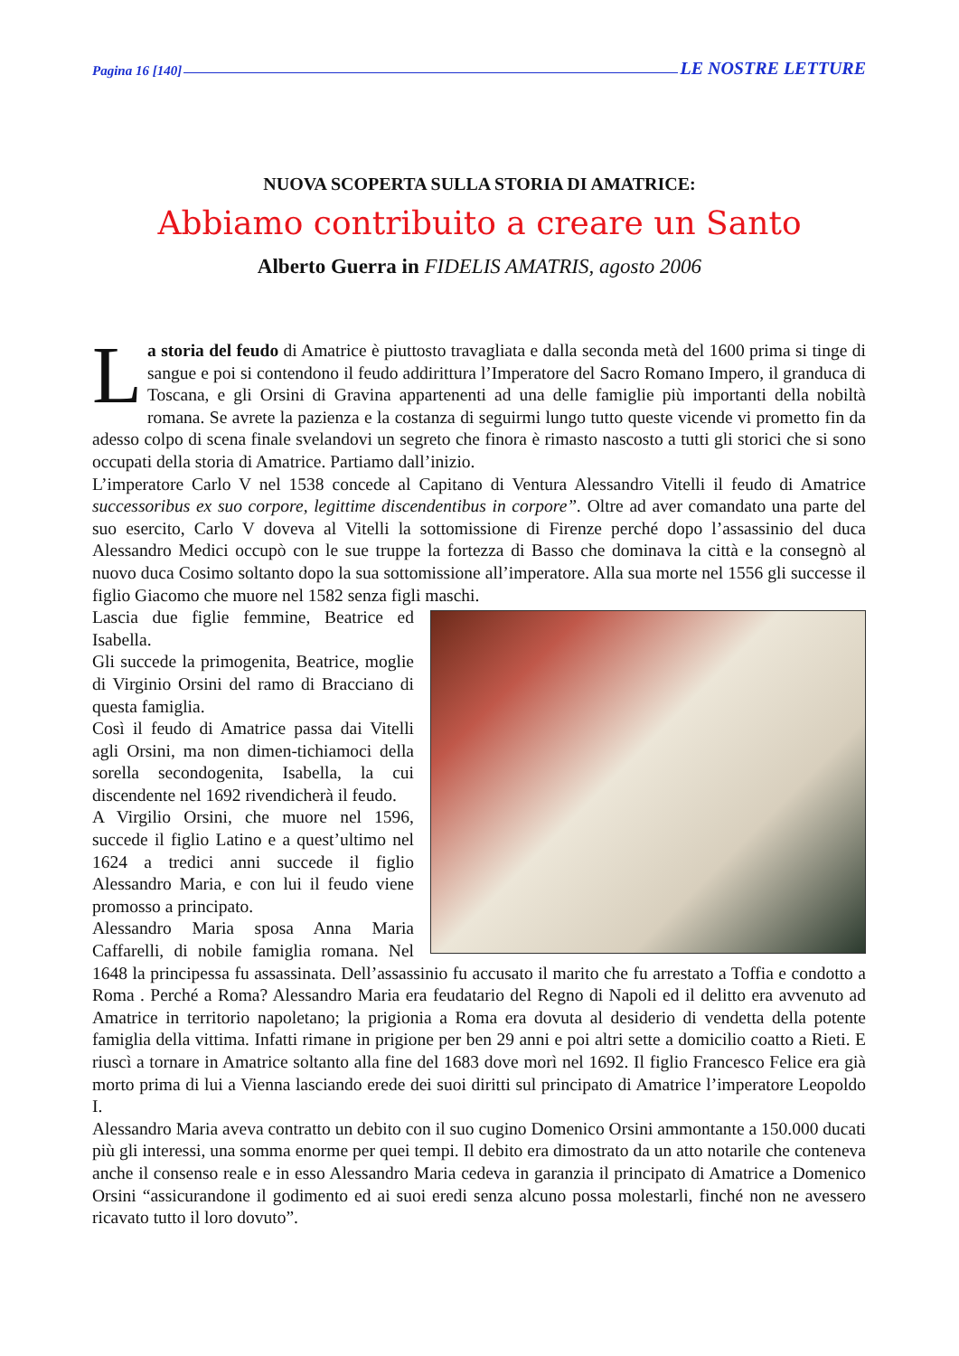Pagina 16 [140] LE NOSTRE LETTURE
NUOVA SCOPERTA SULLA STORIA DI AMATRICE:
Abbiamo contribuito a creare un Santo
Alberto Guerra in FIDELIS AMATRIS, agosto 2006
La storia del feudo di Amatrice è piuttosto travagliata e dalla seconda metà del 1600 prima si tinge di sangue e poi si contendono il feudo addirittura l’Imperatore del Sacro Romano Impero, il granduca di Toscana, e gli Orsini di Gravina appartenenti ad una delle famiglie più importanti della nobiltà romana. Se avrete la pazienza e la costanza di seguirmi lungo tutto queste vicende vi prometto fin da adesso colpo di scena finale svelandovi un segreto che finora è rimasto nascosto a tutti gli storici che si sono occupati della storia di Amatrice. Partiamo dall’inizio.
L’imperatore Carlo V nel 1538 concede al Capitano di Ventura Alessandro Vitelli il feudo di Amatrice successoribus ex suo corpore, legittime discendentibus in corpore”. Oltre ad aver comandato una parte del suo esercito, Carlo V doveva al Vitelli la sottomissione di Firenze perché dopo l’assassinio del duca Alessandro Medici occupò con le sue truppe la fortezza di Basso che dominava la città e la consegnò al nuovo duca Cosimo soltanto dopo la sua sottomissione all’imperatore. Alla sua morte nel 1556 gli successe il figlio Giacomo che muore nel 1582 senza figli maschi.
Lascia due figlie femmine, Beatrice ed Isabella.
Gli succede la primogenita, Beatrice, moglie di Virginio Orsini del ramo di Bracciano di questa famiglia.
Così il feudo di Amatrice passa dai Vitelli agli Orsini, ma non dimen-tichiamoci della sorella secondogenita, Isabella, la cui discendente nel 1692 rivendicherà il feudo.
A Virgilio Orsini, che muore nel 1596, succede il figlio Latino e a quest’ultimo nel 1624 a tredici anni succede il figlio Alessandro Maria, e con lui il feudo viene promosso a principato.
Alessandro Maria sposa Anna Maria Caffarelli, di nobile famiglia romana. Nel 1648 la principessa fu assassinata. Dell’assassinio fu accusato il marito che fu arrestato a Toffia e condotto a Roma . Perché a Roma? Alessandro Maria era feudatario del Regno di Napoli ed il delitto era avvenuto ad Amatrice in territorio napoletano; la prigionia a Roma era dovuta al desiderio di vendetta della potente famiglia della vittima. Infatti rimane in prigione per ben 29 anni e poi altri sette a domicilio coatto a Rieti. E riuscì a tornare in Amatrice soltanto alla fine del 1683 dove morì nel 1692. Il figlio Francesco Felice era già morto prima di lui a Vienna lasciando erede dei suoi diritti sul principato di Amatrice l’imperatore Leopoldo I.
Alessandro Maria aveva contratto un debito con il suo cugino Domenico Orsini ammontante a 150.000 ducati più gli interessi, una somma enorme per quei tempi. Il debito era dimostrato da un atto notarile che conteneva anche il consenso reale e in esso Alessandro Maria cedeva in garanzia il principato di Amatrice a Domenico Orsini “assicurandone il godimento ed ai suoi eredi senza alcuno possa molestarli, finché non ne avessero ricavato tutto il loro dovuto”.